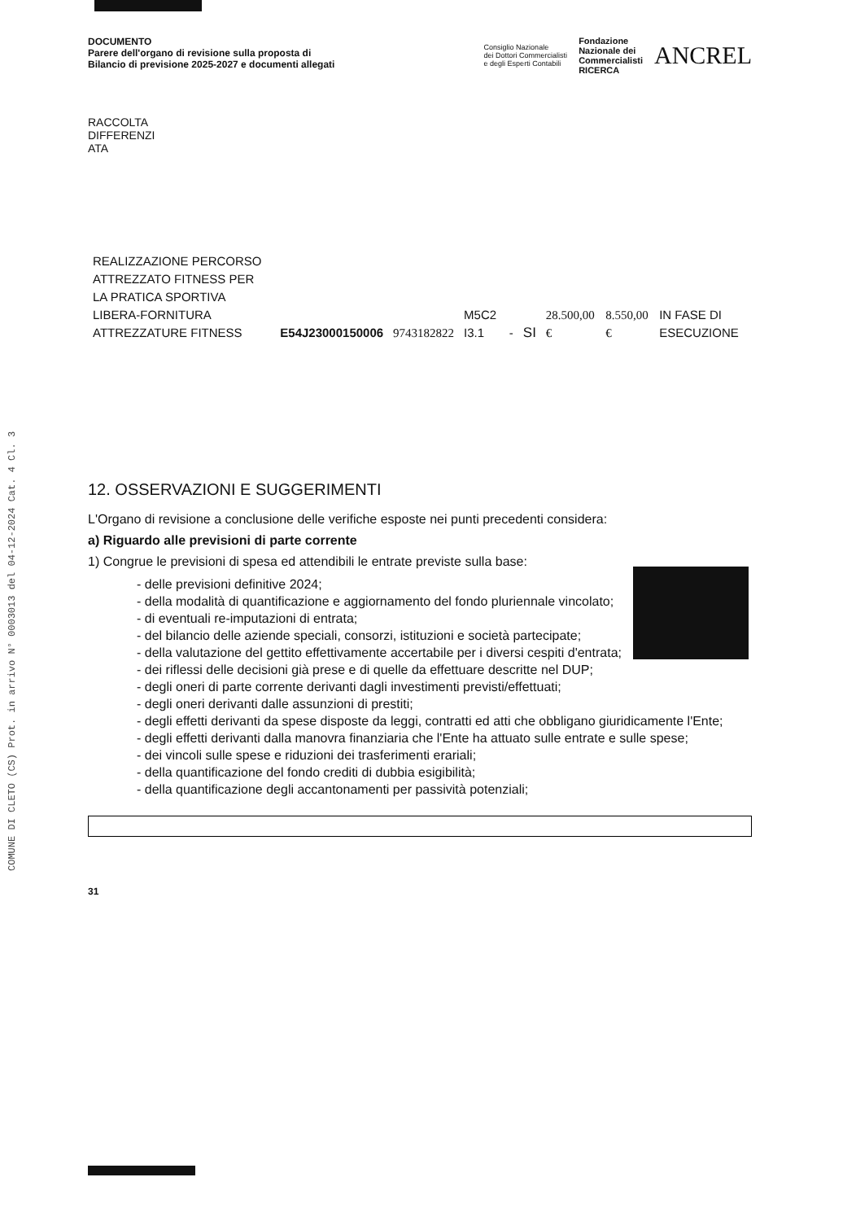COMUNE DI CLETO (CS) Prot. in arrivo N° 0003013 del 04-12-2024 Cat. 4 Cl. 3
DOCUMENTO
Parere dell'organo di revisione sulla proposta di
Bilancio di previsione 2025-2027 e documenti allegati
Consiglio Nazionale
dei Dottori Commercialisti
e degli Esperti Contabili Fondazione
Nazionale dei
Commercialisti
RICERCA ANCREL
RACCOLTA
DIFFERENZI
ATA
| REALIZZAZIONE PERCORSO ATTREZZATO FITNESS PER LA PRATICA SPORTIVA LIBERA-FORNITURA ATTREZZATURE FITNESS | E54J23000150006 | 9743182822 | M5C2 I3.1 | - | SI | 28.500,00 € | 8.550,00 € | IN FASE DI ESECUZIONE |
12. OSSERVAZIONI E SUGGERIMENTI
L'Organo di revisione a conclusione delle verifiche esposte nei punti precedenti considera:
a) Riguardo alle previsioni di parte corrente
1) Congrue le previsioni di spesa ed attendibili le entrate previste sulla base:
- delle previsioni definitive 2024;
- della modalità di quantificazione e aggiornamento del fondo pluriennale vincolato;
- di eventuali re-imputazioni di entrata;
- del bilancio delle aziende speciali, consorzi, istituzioni e società partecipate;
- della valutazione del gettito effettivamente accertabile per i diversi cespiti d'entrata;
- dei riflessi delle decisioni già prese e di quelle da effettuare descritte nel DUP;
- degli oneri di parte corrente derivanti dagli investimenti previsti/effettuati;
- degli oneri derivanti dalle assunzioni di prestiti;
- degli effetti derivanti da spese disposte da leggi, contratti ed atti che obbligano giuridicamente l'Ente;
- degli effetti derivanti dalla manovra finanziaria che l'Ente ha attuato sulle entrate e sulle spese;
- dei vincoli sulle spese e riduzioni dei trasferimenti erariali;
- della quantificazione del fondo crediti di dubbia esigibilità;
- della quantificazione degli accantonamenti per passività potenziali;
31